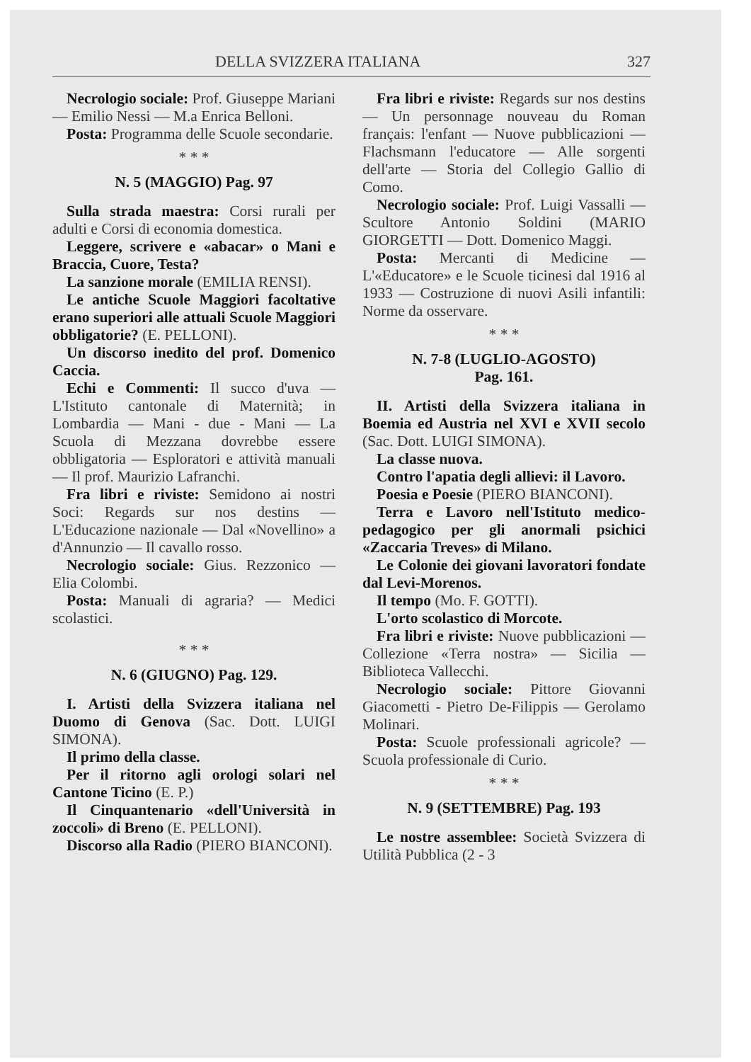DELLA SVIZZERA ITALIANA 327
Necrologio sociale: Prof. Giuseppe Mariani — Emilio Nessi — M.a Enrica Belloni.
Posta: Programma delle Scuole secondarie.
* * *
N. 5 (MAGGIO) Pag. 97
Sulla strada maestra: Corsi rurali per adulti e Corsi di economia domestica.
Leggere, scrivere e «abacar» o Mani e Braccia, Cuore, Testa?
La sanzione morale (EMILIA RENSI).
Le antiche Scuole Maggiori facoltative erano superiori alle attuali Scuole Maggiori obbligatorie? (E. PELLONI).
Un discorso inedito del prof. Domenico Caccia.
Echi e Commenti: Il succo d'uva — L'Istituto cantonale di Maternità; in Lombardia — Mani - due - Mani — La Scuola di Mezzana dovrebbe essere obbligatoria — Esploratori e attività manuali — Il prof. Maurizio Lafranchi.
Fra libri e riviste: Semidono ai nostri Soci: Regards sur nos destins — L'Educazione nazionale — Dal «Novellino» a d'Annunzio — Il cavallo rosso.
Necrologio sociale: Gius. Rezzonico — Elia Colombi.
Posta: Manuali di agraria? — Medici scolastici.
* * *
N. 6 (GIUGNO) Pag. 129.
I. Artisti della Svizzera italiana nel Duomo di Genova (Sac. Dott. LUIGI SIMONA).
Il primo della classe.
Per il ritorno agli orologi solari nel Cantone Ticino (E. P.)
Il Cinquantenario «dell'Università in zoccoli» di Breno (E. PELLONI).
Discorso alla Radio (PIERO BIANCONI).
Fra libri e riviste: Regards sur nos destins — Un personnage nouveau du Roman français: l'enfant — Nuove pubblicazioni — Flachsmann l'educatore — Alle sorgenti dell'arte — Storia del Collegio Gallio di Como.
Necrologio sociale: Prof. Luigi Vassalli — Scultore Antonio Soldini (MARIO GIORGETTI — Dott. Domenico Maggi.
Posta: Mercanti di Medicine — L'«Educatore» e le Scuole ticinesi dal 1916 al 1933 — Costruzione di nuovi Asili infantili: Norme da osservare.
* * *
N. 7-8 (LUGLIO-AGOSTO)
Pag. 161.
II. Artisti della Svizzera italiana in Boemia ed Austria nel XVI e XVII secolo (Sac. Dott. LUIGI SIMONA).
La classe nuova.
Contro l'apatia degli allievi: il Lavoro.
Poesia e Poesie (PIERO BIANCONI).
Terra e Lavoro nell'Istituto medico-pedagogico per gli anormali psichici «Zaccaria Treves» di Milano.
Le Colonie dei giovani lavoratori fondate dal Levi-Morenos.
Il tempo (Mo. F. GOTTI).
L'orto scolastico di Morcote.
Fra libri e riviste: Nuove pubblicazioni — Collezione «Terra nostra» — Sicilia — Biblioteca Vallecchi.
Necrologio sociale: Pittore Giovanni Giacometti - Pietro De-Filippis — Gerolamo Molinari.
Posta: Scuole professionali agricole? — Scuola professionale di Curio.
* * *
N. 9 (SETTEMBRE) Pag. 193
Le nostre assemblee: Società Svizzera di Utilità Pubblica (2 - 3